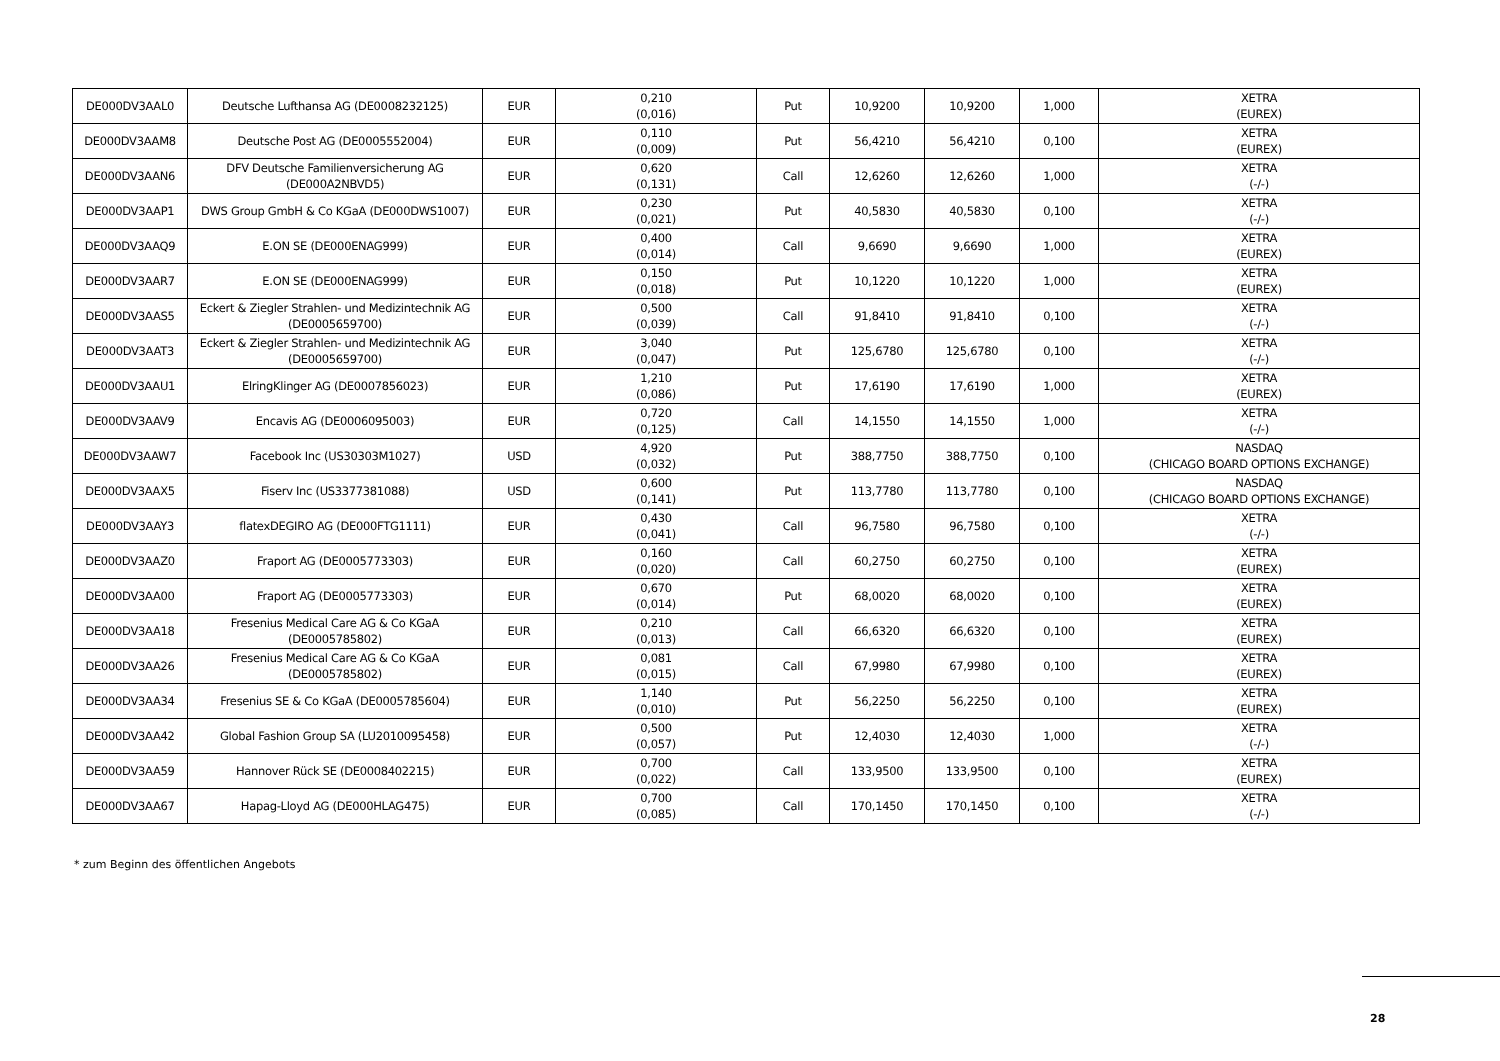| DE000DV3AAL0 | Deutsche Lufthansa AG (DE0008232125) | EUR | 0,210 (0,016) | Put | 10,9200 | 10,9200 | 1,000 | XETRA (EUREX) |
| DE000DV3AAM8 | Deutsche Post AG (DE0005552004) | EUR | 0,110 (0,009) | Put | 56,4210 | 56,4210 | 0,100 | XETRA (EUREX) |
| DE000DV3AAN6 | DFV Deutsche Familienversicherung AG (DE000A2NBVD5) | EUR | 0,620 (0,131) | Call | 12,6260 | 12,6260 | 1,000 | XETRA (-/-) |
| DE000DV3AAP1 | DWS Group GmbH & Co KGaA (DE000DWS1007) | EUR | 0,230 (0,021) | Put | 40,5830 | 40,5830 | 0,100 | XETRA (-/-) |
| DE000DV3AAQ9 | E.ON SE (DE000ENAG999) | EUR | 0,400 (0,014) | Call | 9,6690 | 9,6690 | 1,000 | XETRA (EUREX) |
| DE000DV3AAR7 | E.ON SE (DE000ENAG999) | EUR | 0,150 (0,018) | Put | 10,1220 | 10,1220 | 1,000 | XETRA (EUREX) |
| DE000DV3AAS5 | Eckert & Ziegler Strahlen- und Medizintechnik AG (DE0005659700) | EUR | 0,500 (0,039) | Call | 91,8410 | 91,8410 | 0,100 | XETRA (-/-) |
| DE000DV3AAT3 | Eckert & Ziegler Strahlen- und Medizintechnik AG (DE0005659700) | EUR | 3,040 (0,047) | Put | 125,6780 | 125,6780 | 0,100 | XETRA (-/-) |
| DE000DV3AAU1 | ElringKlinger AG (DE0007856023) | EUR | 1,210 (0,086) | Put | 17,6190 | 17,6190 | 1,000 | XETRA (EUREX) |
| DE000DV3AAV9 | Encavis AG (DE0006095003) | EUR | 0,720 (0,125) | Call | 14,1550 | 14,1550 | 1,000 | XETRA (-/-) |
| DE000DV3AAW7 | Facebook Inc (US30303M1027) | USD | 4,920 (0,032) | Put | 388,7750 | 388,7750 | 0,100 | NASDAQ (CHICAGO BOARD OPTIONS EXCHANGE) |
| DE000DV3AAX5 | Fiserv Inc (US3377381088) | USD | 0,600 (0,141) | Put | 113,7780 | 113,7780 | 0,100 | NASDAQ (CHICAGO BOARD OPTIONS EXCHANGE) |
| DE000DV3AAY3 | flatexDEGIRO AG (DE000FTG1111) | EUR | 0,430 (0,041) | Call | 96,7580 | 96,7580 | 0,100 | XETRA (-/-) |
| DE000DV3AAZ0 | Fraport AG (DE0005773303) | EUR | 0,160 (0,020) | Call | 60,2750 | 60,2750 | 0,100 | XETRA (EUREX) |
| DE000DV3AA00 | Fraport AG (DE0005773303) | EUR | 0,670 (0,014) | Put | 68,0020 | 68,0020 | 0,100 | XETRA (EUREX) |
| DE000DV3AA18 | Fresenius Medical Care AG & Co KGaA (DE0005785802) | EUR | 0,210 (0,013) | Call | 66,6320 | 66,6320 | 0,100 | XETRA (EUREX) |
| DE000DV3AA26 | Fresenius Medical Care AG & Co KGaA (DE0005785802) | EUR | 0,081 (0,015) | Call | 67,9980 | 67,9980 | 0,100 | XETRA (EUREX) |
| DE000DV3AA34 | Fresenius SE & Co KGaA (DE0005785604) | EUR | 1,140 (0,010) | Put | 56,2250 | 56,2250 | 0,100 | XETRA (EUREX) |
| DE000DV3AA42 | Global Fashion Group SA (LU2010095458) | EUR | 0,500 (0,057) | Put | 12,4030 | 12,4030 | 1,000 | XETRA (-/-) |
| DE000DV3AA59 | Hannover Rück SE (DE0008402215) | EUR | 0,700 (0,022) | Call | 133,9500 | 133,9500 | 0,100 | XETRA (EUREX) |
| DE000DV3AA67 | Hapag-Lloyd AG (DE000HLAG475) | EUR | 0,700 (0,085) | Call | 170,1450 | 170,1450 | 0,100 | XETRA (-/-) |
* zum Beginn des öffentlichen Angebots
28